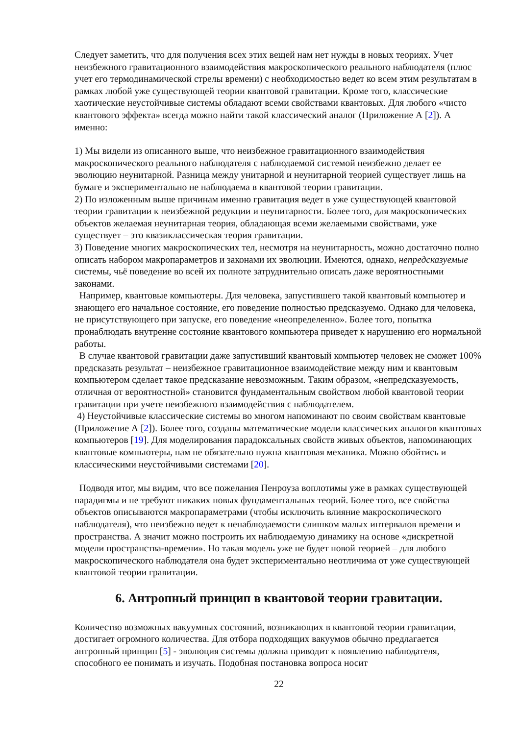Следует заметить, что для получения всех этих вещей нам нет нужды в новых теориях. Учет неизбежного гравитационного взаимодействия макроскопического реального наблюдателя (плюс учет его термодинамической стрелы времени) с необходимостью ведет ко всем этим результатам в рамках любой уже существующей теории квантовой гравитации. Кроме того, классические хаотические неустойчивые системы обладают всеми свойствами квантовых. Для любого «чисто квантового эффекта» всегда можно найти такой классический аналог (Приложение А [2]). А именно:
1) Мы видели из описанного выше, что неизбежное гравитационного взаимодействия макроскопического реального наблюдателя с наблюдаемой системой неизбежно делает ее эволюцию неунитарной. Разница между унитарной и неунитарной теорией существует лишь на бумаге и экспериментально не наблюдаема в квантовой теории гравитации.
2) По изложенным выше причинам именно гравитация ведет в уже существующей квантовой теории гравитации к неизбежной редукции и неунитарности. Более того, для макроскопических объектов желаемая неунитарная теория, обладающая всеми желаемыми свойствами, уже существует – это квазиклассическая теория гравитации.
3) Поведение многих макроскопических тел, несмотря на неунитарность, можно достаточно полно описать набором макропараметров и законами их эволюции. Имеются, однако, непредсказуемые системы, чьё поведение во всей их полноте затруднительно описать даже вероятностными законами.
Например, квантовые компьютеры. Для человека, запустившего такой квантовый компьютер и знающего его начальное состояние, его поведение полностью предсказуемо. Однако для человека, не присутствующего при запуске, его поведение «неопределенно». Более того, попытка пронаблюдать внутренне состояние квантового компьютера приведет к нарушению его нормальной работы.
В случае квантовой гравитации даже запустивший квантовый компьютер человек не сможет 100% предсказать результат – неизбежное гравитационное взаимодействие между ним и квантовым компьютером сделает такое предсказание невозможным. Таким образом, «непредсказуемость, отличная от вероятностной» становится фундаментальным свойством любой квантовой теории гравитации при учете неизбежного взаимодействия с наблюдателем.
4) Неустойчивые классические системы во многом напоминают по своим свойствам квантовые (Приложение А [2]). Более того, созданы математические модели классических аналогов квантовых компьютеров [19]. Для моделирования парадоксальных свойств живых объектов, напоминающих квантовые компьютеры, нам не обязательно нужна квантовая механика. Можно обойтись и классическими неустойчивыми системами [20].
Подводя итог, мы видим, что все пожелания Пенроуза воплотимы уже в рамках существующей парадигмы и не требуют никаких новых фундаментальных теорий. Более того, все свойства объектов описываются макропараметрами (чтобы исключить влияние макроскопического наблюдателя), что неизбежно ведет к ненаблюдаемости слишком малых интервалов времени и пространства. А значит можно построить их наблюдаемую динамику на основе «дискретной модели пространства-времени». Но такая модель уже не будет новой теорией – для любого макроскопического наблюдателя она будет экспериментально неотличима от уже существующей квантовой теории гравитации.
6. Антропный принцип в квантовой теории гравитации.
Количество возможных вакуумных состояний, возникающих в квантовой теории гравитации, достигает огромного количества. Для отбора подходящих вакуумов обычно предлагается антропный принцип [5] - эволюция системы должна приводит к появлению наблюдателя, способного ее понимать и изучать. Подобная постановка вопроса носит
22